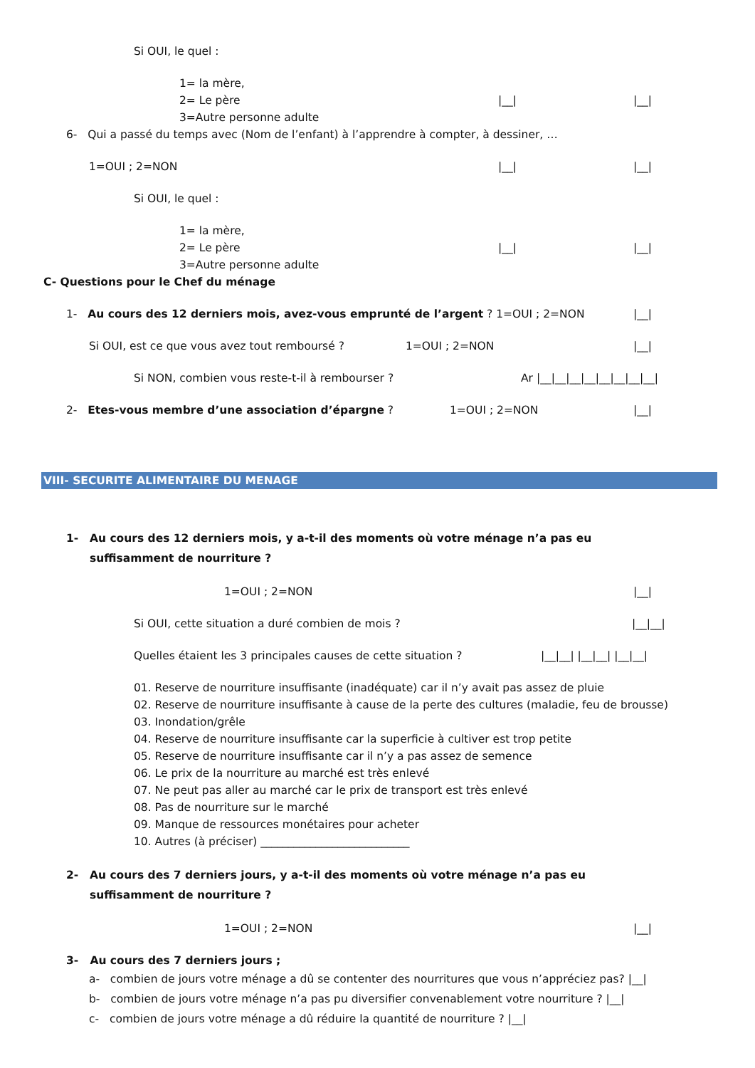Si OUI, le quel :
1= la mère,
2= Le père |__| |__|
3=Autre personne adulte
6- Qui a passé du temps avec (Nom de l’enfant) à l’apprendre à compter, à dessiner, …
1=OUI ; 2=NON |__| |__|
Si OUI, le quel :
1= la mère,
2= Le père |__| |__|
3=Autre personne adulte
C- Questions pour le Chef du ménage
1- Au cours des 12 derniers mois, avez-vous emprunté de l’argent ? 1=OUI ; 2=NON |__|
Si OUI, est ce que vous avez tout remboursé ? 1=OUI ; 2=NON |__|
Si NON, combien vous reste-t-il à rembourser ? Ar |__|__|__|__|__|__|__|__|
2- Etes-vous membre d’une association d’épargne ? 1=OUI ; 2=NON |__|
VIII- SECURITE ALIMENTAIRE DU MENAGE
1- Au cours des 12 derniers mois, y a-t-il des moments où votre ménage n’a pas eu suffisamment de nourriture ?
1=OUI ; 2=NON |__|
Si OUI, cette situation a duré combien de mois ? |__|__|
Quelles étaient les 3 principales causes de cette situation ? |__|__| |__|__| |__|__|
01. Reserve de nourriture insuffisante (inadéquate) car il n’y avait pas assez de pluie
02. Reserve de nourriture insuffisante à cause de la perte des cultures (maladie, feu de brousse)
03. Inondation/grêle
04. Reserve de nourriture insuffisante car la superficie à cultiver est trop petite
05. Reserve de nourriture insuffisante car il n’y a pas assez de semence
06. Le prix de la nourriture au marché est très enlevé
07. Ne peut pas aller au marché car le prix de transport est très enlevé
08. Pas de nourriture sur le marché
09. Manque de ressources monétaires pour acheter
10. Autres (à préciser) ___________________________
2- Au cours des 7 derniers jours, y a-t-il des moments où votre ménage n’a pas eu suffisamment de nourriture ?
1=OUI ; 2=NON |__|
3- Au cours des 7 derniers jours ;
a- combien de jours votre ménage a dû se contenter des nourritures que vous n’appréciez pas? |__|
b- combien de jours votre ménage n’a pas pu diversifier convenablement votre nourriture ? |__|
c- combien de jours votre ménage a dû réduire la quantité de nourriture ? |__|